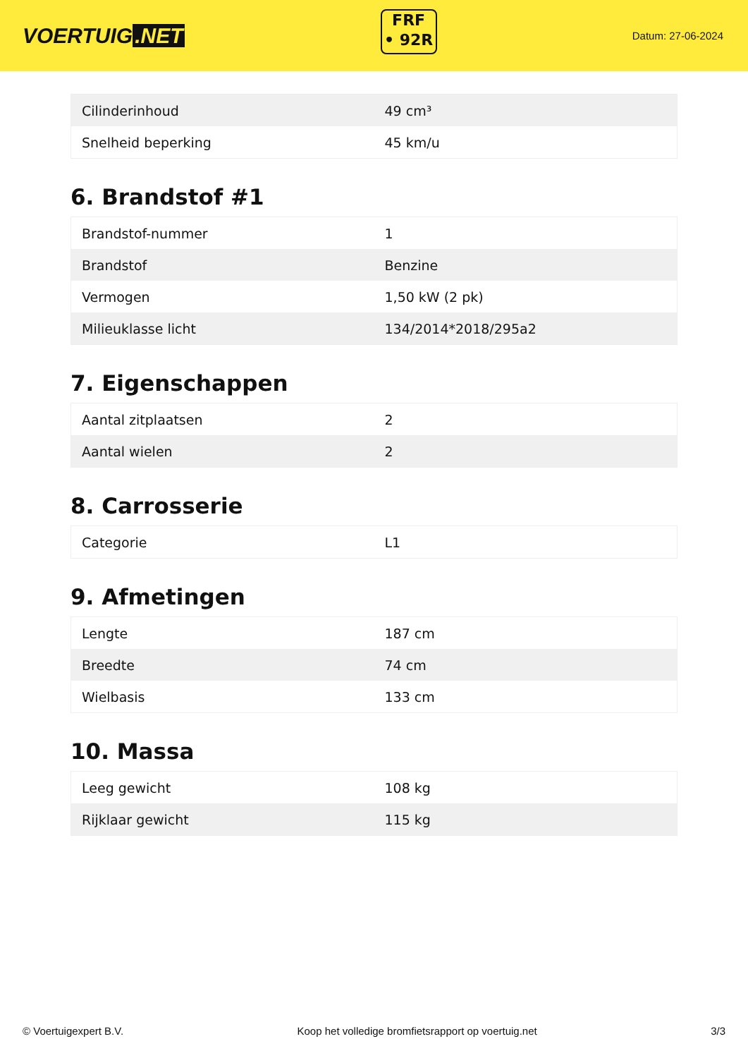VOERTUIG.NET
FRF
• 92R
Datum: 27-06-2024
| Cilinderinhoud | 49 cm³ |
| Snelheid beperking | 45 km/u |
6. Brandstof #1
| Brandstof-nummer | 1 |
| Brandstof | Benzine |
| Vermogen | 1,50 kW (2 pk) |
| Milieuklasse licht | 134/2014*2018/295a2 |
7. Eigenschappen
| Aantal zitplaatsen | 2 |
| Aantal wielen | 2 |
8. Carrosserie
| Categorie | L1 |
9. Afmetingen
| Lengte | 187 cm |
| Breedte | 74 cm |
| Wielbasis | 133 cm |
10. Massa
| Leeg gewicht | 108 kg |
| Rijklaar gewicht | 115 kg |
© Voertuigexpert B.V. Koop het volledige bromfietsrapport op voertuig.net 3/3